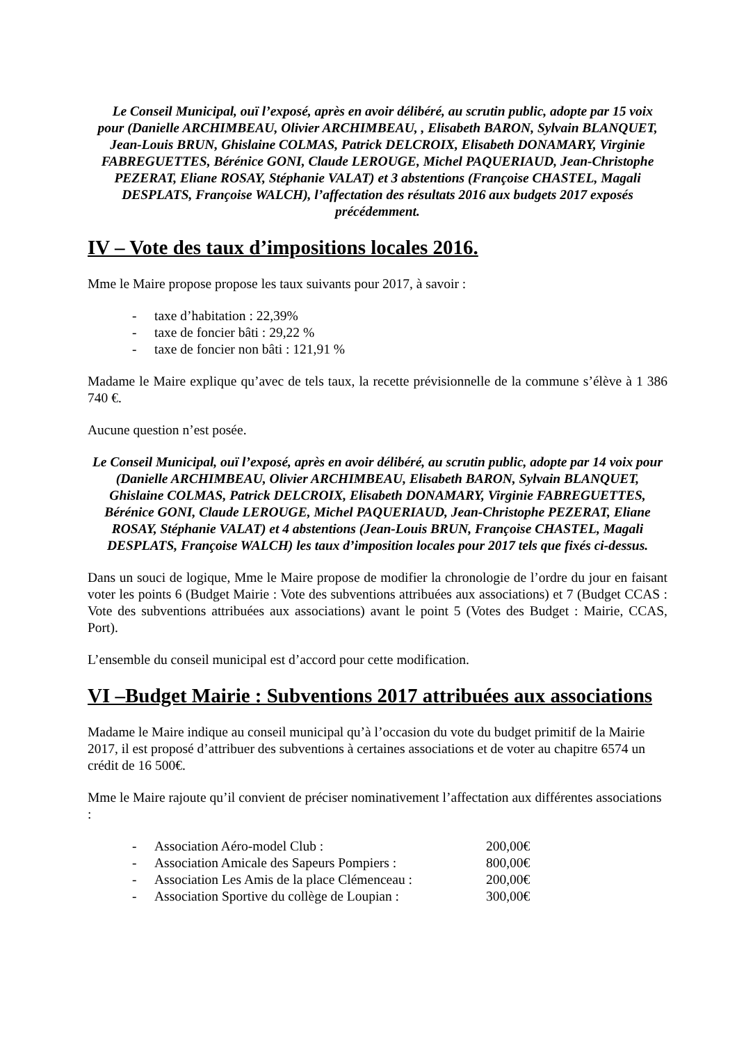Le Conseil Municipal, ouï l’exposé, après en avoir délibéré, au scrutin public, adopte par 15 voix pour (Danielle ARCHIMBEAU, Olivier ARCHIMBEAU, , Elisabeth BARON, Sylvain BLANQUET, Jean-Louis BRUN, Ghislaine COLMAS, Patrick DELCROIX, Elisabeth DONAMARY, Virginie FABREGUETTES, Bérénice GONI, Claude LEROUGE, Michel PAQUERIAUD, Jean-Christophe PEZERAT, Eliane ROSAY, Stéphanie VALAT) et 3 abstentions (Françoise CHASTEL, Magali DESPLATS, Françoise WALCH), l’affectation des résultats 2016 aux budgets 2017 exposés précédemment.
IV – Vote des taux d’impositions locales 2016.
Mme le Maire propose propose les taux suivants pour 2017, à savoir :
- taxe d’habitation : 22,39%
- taxe de foncier bâti : 29,22 %
- taxe de foncier non bâti : 121,91 %
Madame le Maire explique qu’avec de tels taux, la recette prévisionnelle de la commune s’élève à 1 386 740 €.
Aucune question n’est posée.
Le Conseil Municipal, ouï l’exposé, après en avoir délibéré, au scrutin public, adopte par 14 voix pour (Danielle ARCHIMBEAU, Olivier ARCHIMBEAU, Elisabeth BARON, Sylvain BLANQUET, Ghislaine COLMAS, Patrick DELCROIX, Elisabeth DONAMARY, Virginie FABREGUETTES, Bérénice GONI, Claude LEROUGE, Michel PAQUERIAUD, Jean-Christophe PEZERAT, Eliane ROSAY, Stéphanie VALAT) et 4 abstentions (Jean-Louis BRUN, Françoise CHASTEL, Magali DESPLATS, Françoise WALCH) les taux d’imposition locales pour 2017 tels que fixés ci-dessus.
Dans un souci de logique, Mme le Maire propose de modifier la chronologie de l’ordre du jour en faisant voter les points 6 (Budget Mairie : Vote des subventions attribuées aux associations) et 7 (Budget CCAS : Vote des subventions attribuées aux associations) avant le point 5 (Votes des Budget : Mairie, CCAS, Port).
L’ensemble du conseil municipal est d’accord pour cette modification.
VI –Budget Mairie : Subventions 2017 attribuées aux associations
Madame le Maire indique au conseil municipal qu’à l’occasion du vote du budget primitif de la Mairie 2017, il est proposé d’attribuer des subventions à certaines associations et de voter au chapitre 6574 un crédit de 16 500€.
Mme le Maire rajoute qu’il convient de préciser nominativement l’affectation aux différentes associations :
- Association Aéro-model Club : 200,00€
- Association Amicale des Sapeurs Pompiers : 800,00€
- Association Les Amis de la place Clémenceau : 200,00€
- Association Sportive du collège de Loupian : 300,00€